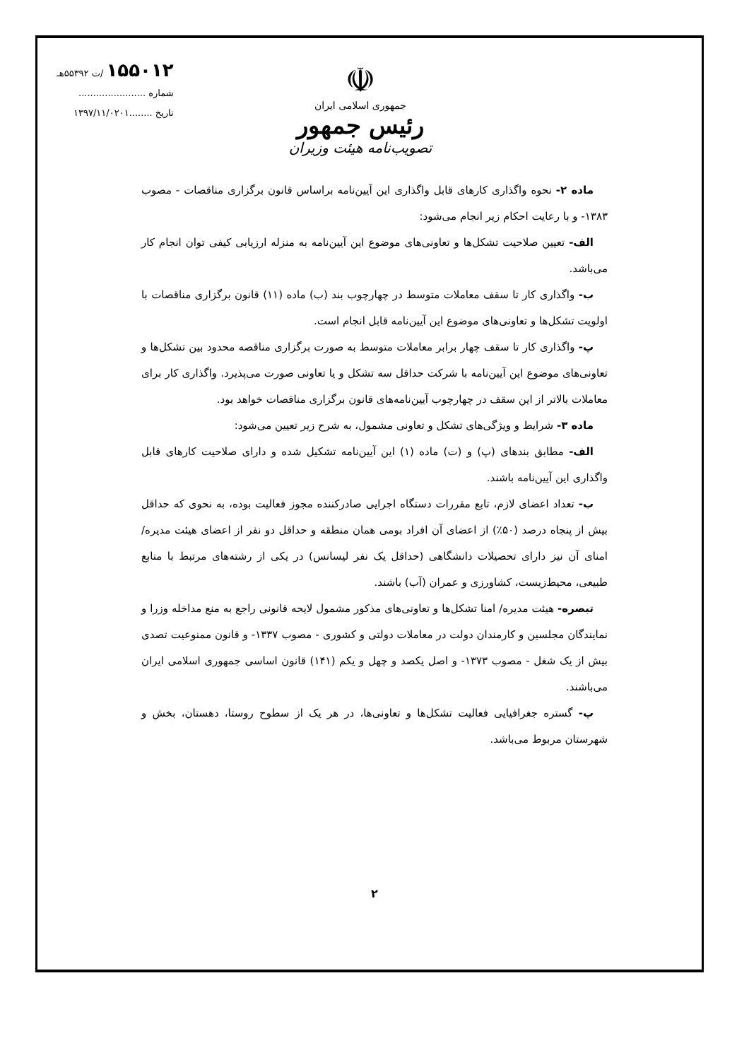۱۵۵۰۱۲ /ت ۵۵۳۹۲هـ
شماره .......................
تاریخ ........۱۳۹۷/۱۱/۰۲۰۱
☫
جمهوری اسلامی ایران
رئیس جمهور
تصویب‌نامه هیئت وزیران
ماده ۲- نحوه واگذاری کارهای قابل واگذاری این آیین‌نامه براساس قانون برگزاری مناقصات - مصوب ۱۳۸۳- و با رعایت احکام زیر انجام می‌شود:
الف- تعیین صلاحیت تشکل‌ها و تعاونی‌های موضوع این آیین‌نامه به منزله ارزیابی کیفی توان انجام کار می‌باشد.
ب- واگذاری کار تا سقف معاملات متوسط در چهارچوب بند (ب) ماده (۱۱) قانون برگزاری مناقصات با اولویت تشکل‌ها و تعاونی‌های موضوع این آیین‌نامه قابل انجام است.
پ- واگذاری کار تا سقف چهار برابر معاملات متوسط به صورت برگزاری مناقصه محدود بین تشکل‌ها و تعاونی‌های موضوع این آیین‌نامه با شرکت حداقل سه تشکل و یا تعاونی صورت می‌پذیرد. واگذاری کار برای معاملات بالاتر از این سقف در چهارچوب آیین‌نامه‌های قانون برگزاری مناقصات خواهد بود.
ماده ۳- شرایط و ویژگی‌های تشکل و تعاونی مشمول، به شرح زیر تعیین می‌شود:
الف- مطابق بندهای (پ) و (ت) ماده (۱) این آیین‌نامه تشکیل شده و دارای صلاحیت کارهای قابل واگذاری این آیین‌نامه باشند.
ب- تعداد اعضای لازم، تابع مقررات دستگاه اجرایی صادرکننده مجوز فعالیت بوده، به نحوی که حداقل بیش از پنجاه درصد (۵۰٪) از اعضای آن افراد بومی همان منطقه و حداقل دو نفر از اعضای هیئت مدیره/ امنای آن نیز دارای تحصیلات دانشگاهی (حداقل یک نفر لیسانس) در یکی از رشته‌های مرتبط با منابع طبیعی، محیط‌زیست، کشاورزی و عمران (آب) باشند.
تبصره- هیئت مدیره/ امنا تشکل‌ها و تعاونی‌های مذکور مشمول لایحه قانونی راجع به منع مداخله وزرا و نمایندگان مجلسین و کارمندان دولت در معاملات دولتی و کشوری - مصوب ۱۳۳۷- و قانون ممنوعیت تصدی بیش از یک شغل - مصوب ۱۳۷۳- و اصل یکصد و چهل و یکم (۱۴۱) قانون اساسی جمهوری اسلامی ایران می‌باشند.
پ- گستره جغرافیایی فعالیت تشکل‌ها و تعاونی‌ها، در هر یک از سطوح روستا، دهستان، بخش و شهرستان مربوط می‌باشد.
۲